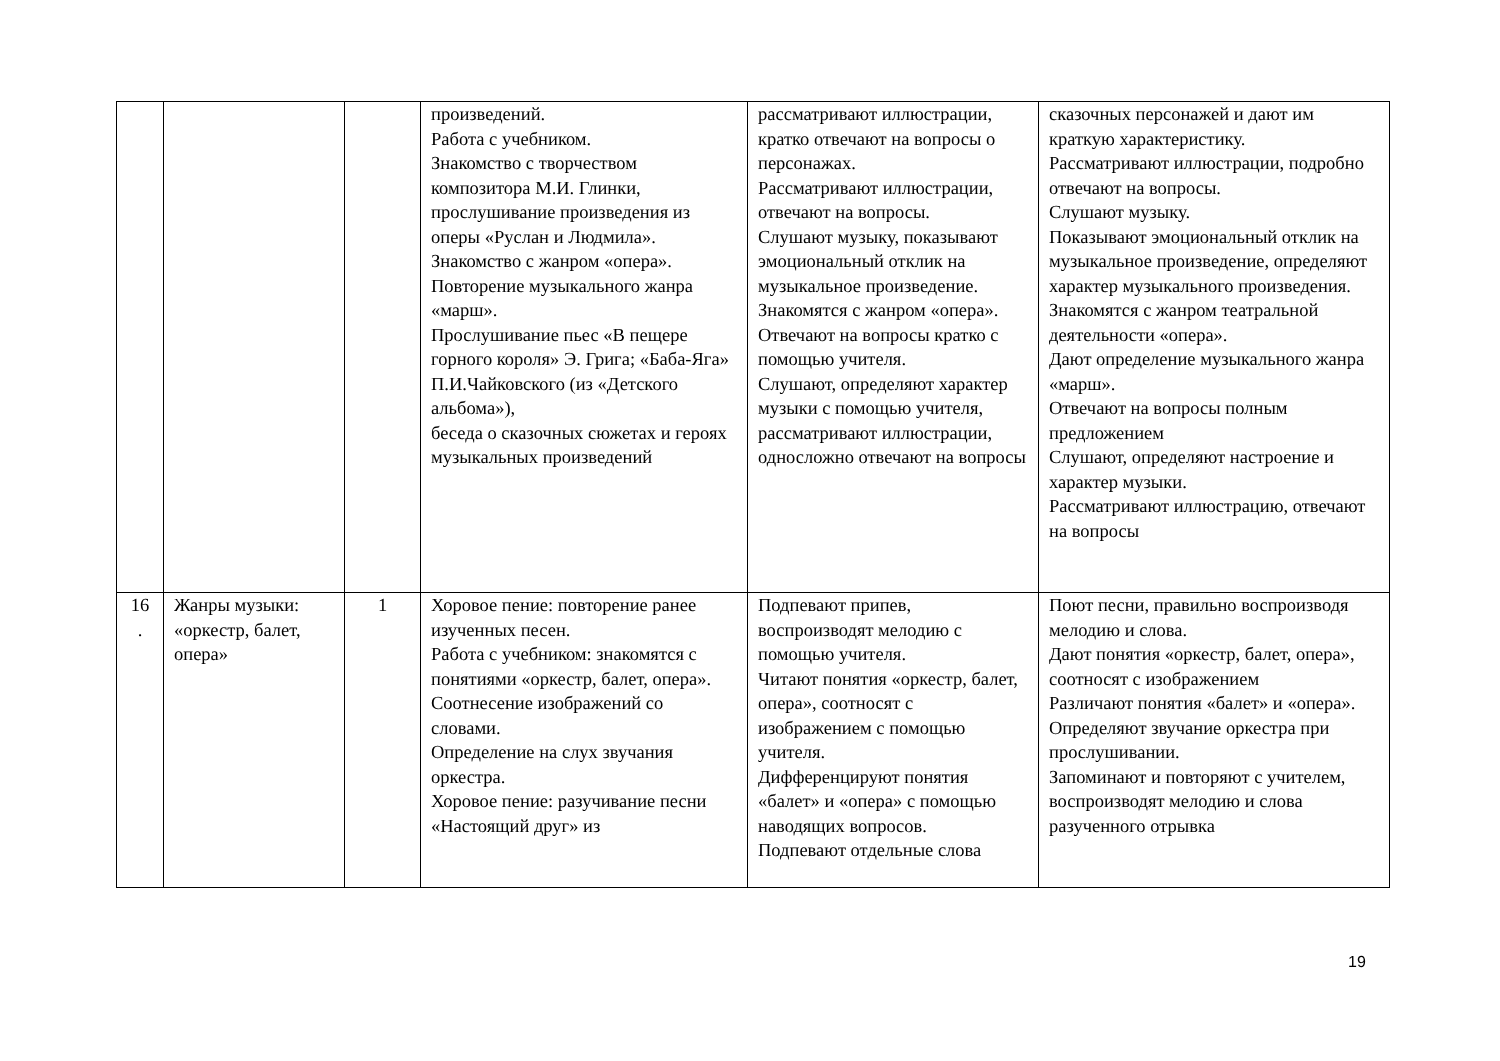| | | | произведений. Работа с учебником. Знакомство с творчеством композитора М.И. Глинки, прослушивание произведения из оперы «Руслан и Людмила». Знакомство с жанром «опера». Повторение музыкального жанра «марш». Прослушивание пьес «В пещере горного короля» Э. Грига; «Баба-Яга» П.И.Чайковского (из «Детского альбома»), беседа о сказочных сюжетах и героях музыкальных произведений | рассматривают иллюстрации, кратко отвечают на вопросы о персонажах. Рассматривают иллюстрации, отвечают на вопросы. Слушают музыку, показывают эмоциональный отклик на музыкальное произведение. Знакомятся с жанром «опера». Отвечают на вопросы кратко с помощью учителя. Слушают, определяют характер музыки с помощью учителя, рассматривают иллюстрации, односложно отвечают на вопросы | сказочных персонажей и дают им краткую характеристику. Рассматривают иллюстрации, подробно отвечают на вопросы. Слушают музыку. Показывают эмоциональный отклик на музыкальное произведение, определяют характер музыкального произведения. Знакомятся с жанром театральной деятельности «опера». Дают определение музыкального жанра «марш». Отвечают на вопросы полным предложением Слушают, определяют настроение и характер музыки. Рассматривают иллюстрацию, отвечают на вопросы |
| 16 . | Жанры музыки: «оркестр, балет, опера» | 1 | Хоровое пение: повторение ранее изученных песен. Работа с учебником: знакомятся с понятиями «оркестр, балет, опера». Соотнесение изображений со словами. Определение на слух звучания оркестра. Хоровое пение: разучивание песни «Настоящий друг» из | Подпевают припев, воспроизводят мелодию с помощью учителя. Читают понятия «оркестр, балет, опера», соотносят с изображением с помощью учителя. Дифференцируют понятия «балет» и «опера» с помощью наводящих вопросов. Подпевают отдельные слова | Поют песни, правильно воспроизводя мелодию и слова. Дают понятия «оркестр, балет, опера», соотносят с изображением Различают понятия «балет» и «опера». Определяют звучание оркестра при прослушивании. Запоминают и повторяют с учителем, воспроизводят мелодию и слова разученного отрывка |
19